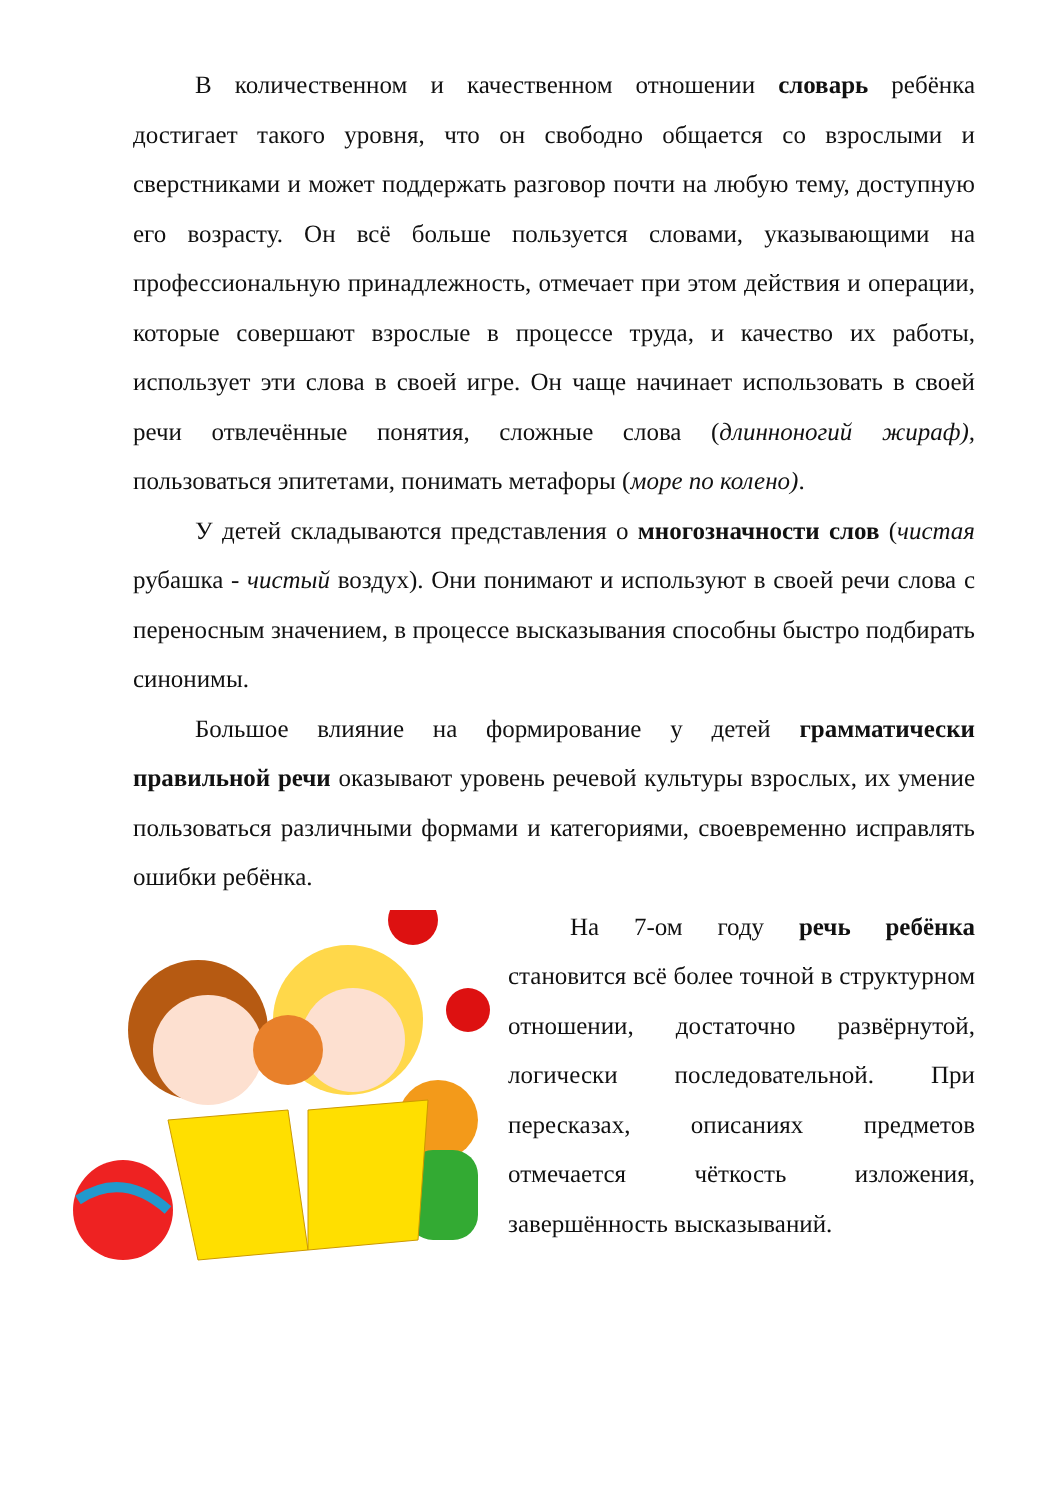В количественном и качественном отношении словарь ребёнка достигает такого уровня, что он свободно общается со взрослыми и сверстниками и может поддержать разговор почти на любую тему, доступную его возрасту. Он всё больше пользуется словами, указывающими на профессиональную принадлежность, отмечает при этом действия и операции, которые совершают взрослые в процессе труда, и качество их работы, использует эти слова в своей игре. Он чаще начинает использовать в своей речи отвлечённые понятия, сложные слова (длинноногий жираф), пользоваться эпитетами, понимать метафоры (море по колено).
У детей складываются представления о многозначности слов (чистая рубашка - чистый воздух). Они понимают и используют в своей речи слова с переносным значением, в процессе высказывания способны быстро подбирать синонимы.
Большое влияние на формирование у детей грамматически правильной речи оказывают уровень речевой культуры взрослых, их умение пользоваться различными формами и категориями, своевременно исправлять ошибки ребёнка.
На 7-ом году речь ребёнка становится всё более точной в структурном отношении, достаточно развёрнутой, логически последовательной. При пересказах, описаниях предметов отмечается чёткость изложения, завершённость высказываний.